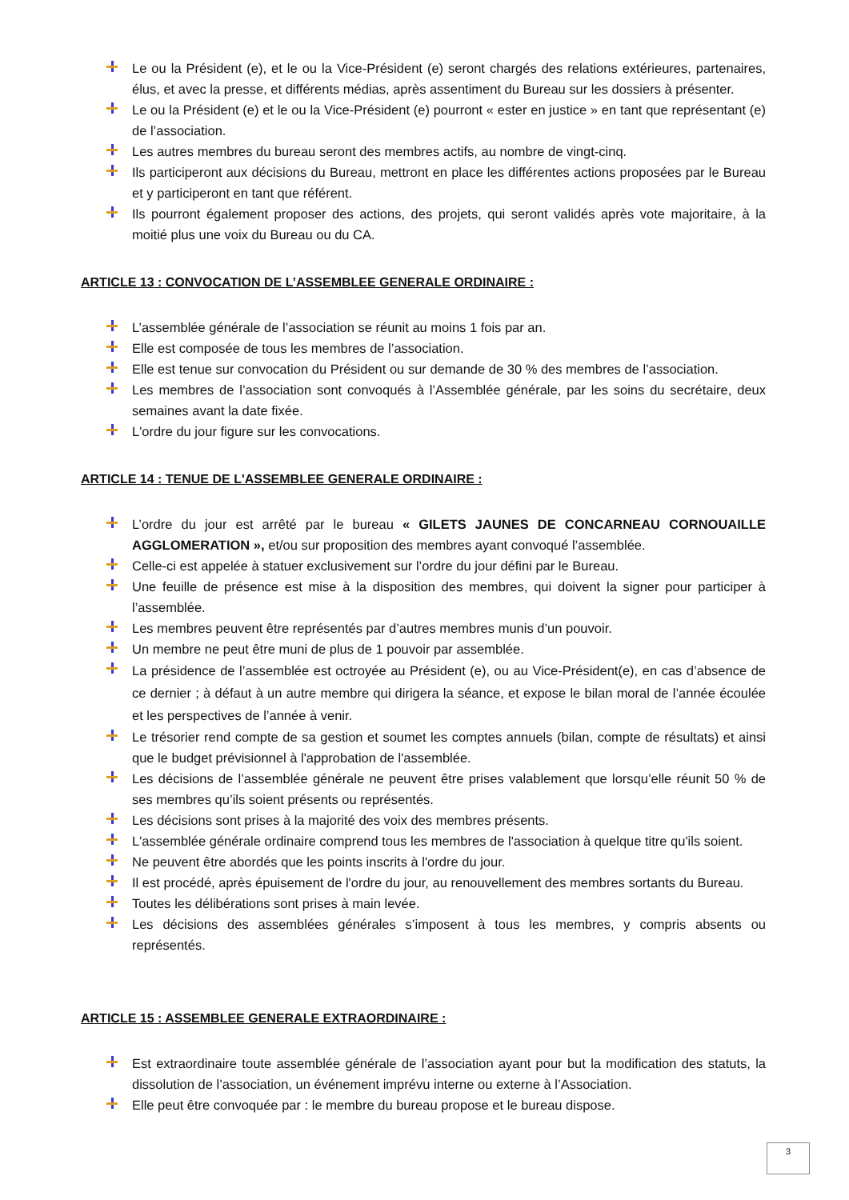Le ou la Président (e), et le ou la Vice-Président (e) seront chargés des relations extérieures, partenaires, élus, et avec la presse, et différents médias, après assentiment du Bureau sur les dossiers à présenter.
Le ou la Président (e) et le ou la Vice-Président (e) pourront « ester en justice » en tant que représentant (e) de l’association.
Les autres membres du bureau seront des membres actifs, au nombre de vingt-cinq.
Ils participeront aux décisions du Bureau, mettront en place les différentes actions proposées par le Bureau et y participeront en tant que référent.
Ils pourront également proposer des actions, des projets, qui seront validés après vote majoritaire, à la moitié plus une voix du Bureau ou du CA.
ARTICLE 13 : CONVOCATION DE L’ASSEMBLEE GENERALE ORDINAIRE :
L’assemblée générale de l’association se réunit au moins 1 fois par an.
Elle est composée de tous les membres de l’association.
Elle est tenue sur convocation du Président ou sur demande de 30 % des membres de l’association.
Les membres de l’association sont convoqués à l’Assemblée générale, par les soins du secrétaire, deux semaines avant la date fixée.
L'ordre du jour figure sur les convocations.
ARTICLE 14 : TENUE DE L'ASSEMBLEE GENERALE ORDINAIRE :
L’ordre du jour est arrêté par le bureau « GILETS JAUNES DE CONCARNEAU CORNOUAILLE AGGLOMERATION », et/ou sur proposition des membres ayant convoqué l’assemblée.
Celle-ci est appelée à statuer exclusivement sur l’ordre du jour défini par le Bureau.
Une feuille de présence est mise à la disposition des membres, qui doivent la signer pour participer à l’assemblée.
Les membres peuvent être représentés par d’autres membres munis d’un pouvoir.
Un membre ne peut être muni de plus de 1 pouvoir par assemblée.
La présidence de l’assemblée est octroyée au Président (e), ou au Vice-Président(e), en cas d’absence de ce dernier ; à défaut à un autre membre qui dirigera la séance, et expose le bilan moral de l’année écoulée et les perspectives de l’année à venir.
Le trésorier rend compte de sa gestion et soumet les comptes annuels (bilan, compte de résultats) et ainsi que le budget prévisionnel à l'approbation de l'assemblée.
Les décisions de l’assemblée générale ne peuvent être prises valablement que lorsqu’elle réunit 50 % de ses membres qu’ils soient présents ou représentés.
Les décisions sont prises à la majorité des voix des membres présents.
L'assemblée générale ordinaire comprend tous les membres de l'association à quelque titre qu'ils soient.
Ne peuvent être abordés que les points inscrits à l'ordre du jour.
Il est procédé, après épuisement de l'ordre du jour, au renouvellement des membres sortants du Bureau.
Toutes les délibérations sont prises à main levée.
Les décisions des assemblées générales s’imposent à tous les membres, y compris absents ou représentés.
ARTICLE 15 : ASSEMBLEE GENERALE EXTRAORDINAIRE :
Est extraordinaire toute assemblée générale de l’association ayant pour but la modification des statuts, la dissolution de l’association, un événement imprévu interne ou externe à l’Association.
Elle peut être convoquée par : le membre du bureau propose et le bureau dispose.
3